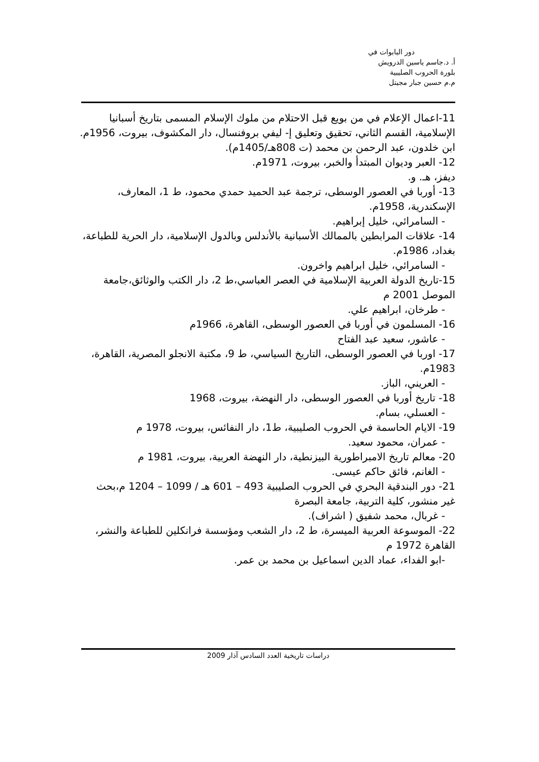دور البابوات في
أ. د.جاسم ياسين الدرويش
بلورة الحروب الصليبية
م.م حسين جبار مجيتل
11-اعمال الإعلام في من بويع قبل الاحتلام من ملوك الإسلام المسمى بتاريخ أسبانيا الإسلامية، القسم الثاني، تحقيق وتعليق إ- ليفي بروفنسال، دار المكشوف، بيروت، 1956م.
ابن خلدون، عبد الرحمن بن محمد (ت 808هـ/1405م).
12- العبر وديوان المبتدأ والخبر، بيروت، 1971م.
ديفز، هـ. و.
13- أوربا في العصور الوسطى، ترجمة عبد الحميد حمدي محمود، ط 1، المعارف، الإسكندرية، 1958م.
- السامرائي، خليل إبراهيم.
14- علاقات المرابطين بالممالك الأسبانية بالأندلس وبالدول الإسلامية، دار الحرية للطباعة، بغداد، 1986م.
- السامرائي، خليل ابراهيم واخرون.
15-تاريخ الدولة العربية الإسلامية في العصر العباسي،ط 2، دار الكتب والوثائق،جامعة الموصل 2001 م
- طرخان، ابراهيم علي.
16- المسلمون في أوربا في العصور الوسطى، القاهرة، 1966م
- عاشور، سعيد عبد الفتاح
17- اوربا في العصور الوسطى، التاريخ السياسي، ط 9، مكتبة الانجلو المصرية، القاهرة، 1983م.
- العريني، الباز.
18- تاريخ أوربا في العصور الوسطى، دار النهضة، بيروت، 1968
- العسلي، بسام.
19- الايام الحاسمة في الحروب الصليبية، ط1، دار النفائس، بيروت، 1978 م
- عمران، محمود سعيد.
20- معالم تاريخ الامبراطورية البيزنطية، دار النهضة العربية، بيروت، 1981 م
- الغانم، فائق حاكم عيسى.
21- دور البندقية البحري في الحروب الصليبية 493 – 601 هـ / 1099 – 1204 م،بحث غير منشور، كلية التربية، جامعة البصرة
- غربال، محمد شفيق ( اشراف).
22- الموسوعة العربية الميسرة، ط 2، دار الشعب ومؤسسة فرانكلين للطباعة والنشر، القاهرة 1972 م
-ابو الفداء، عماد الدين اسماعيل بن محمد بن عمر.
دراسات تاريخية العدد السادس آذار 2009